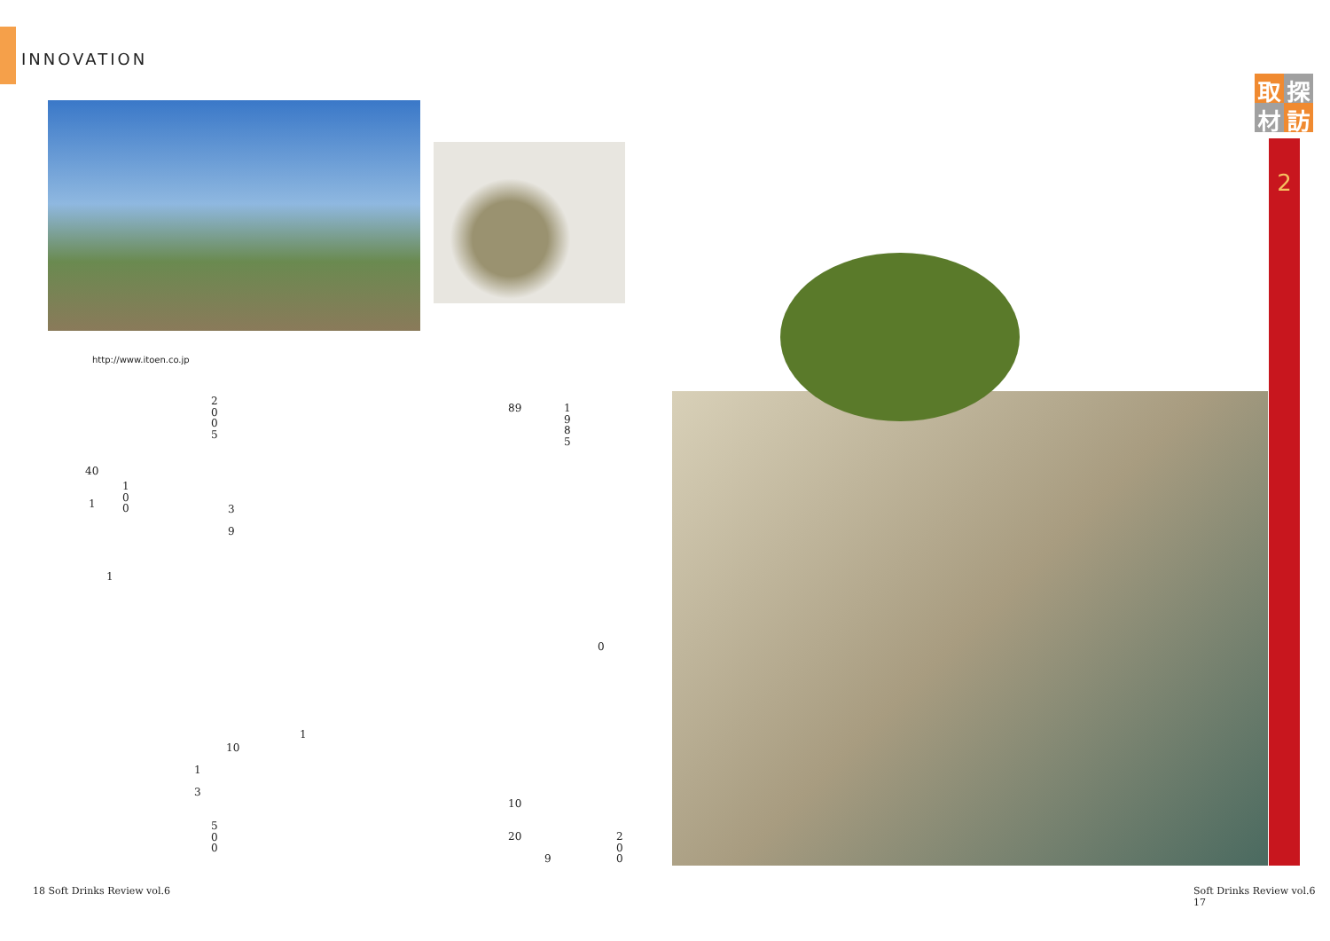INNOVATION
取 探 材 訪
2
http://www.itoen.co.jp
2
0
0
5
40
1
0
0
1 3
9
1
1
10
1
3
5
0
0
89
1
9
8
5
0
10
20
2
0
0
9
18 Soft Drinks Review vol.6 Soft Drinks Review vol.6 17